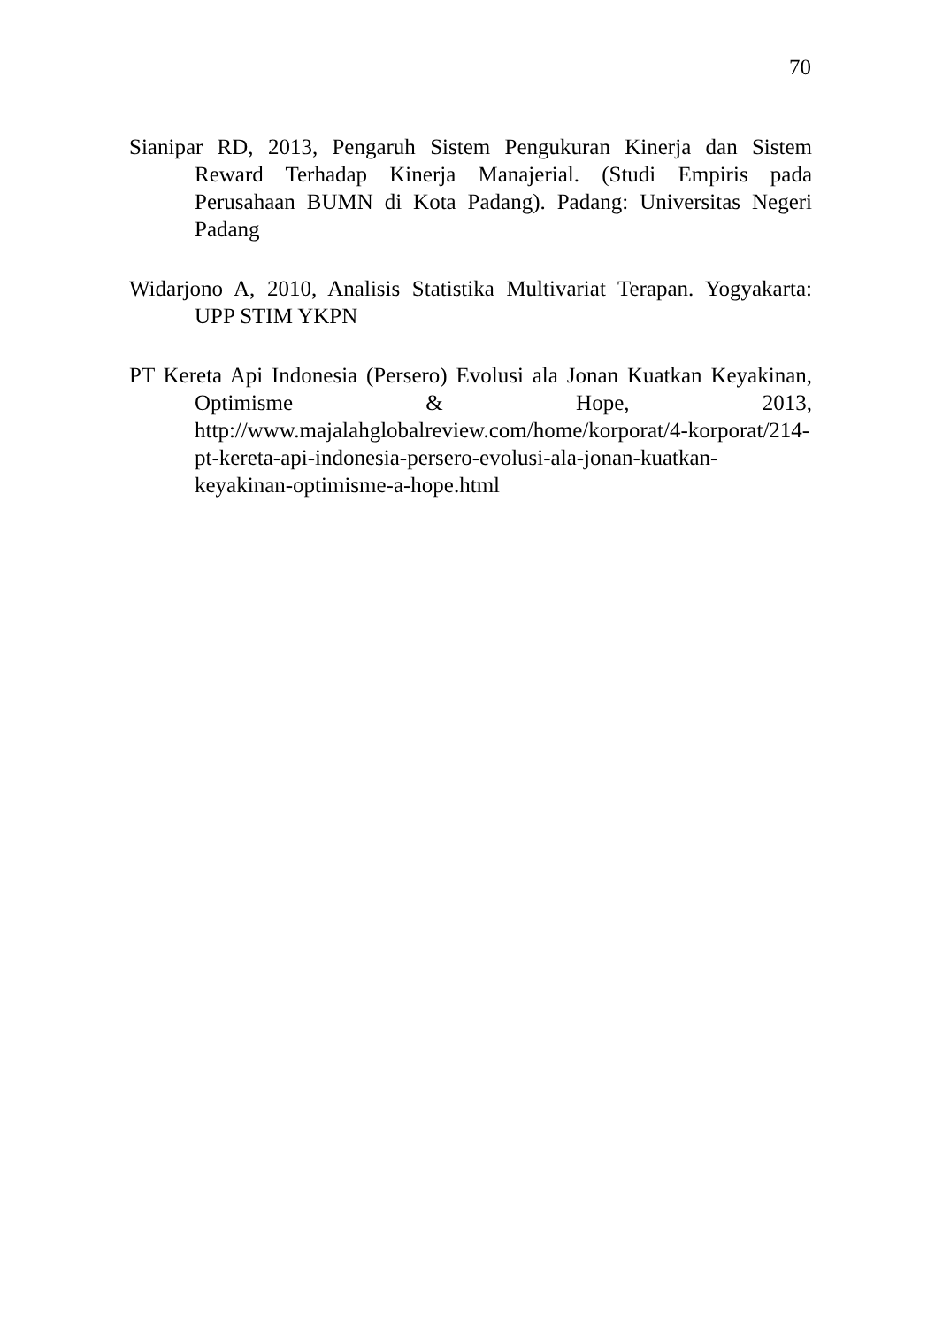70
Sianipar RD, 2013, Pengaruh Sistem Pengukuran Kinerja dan Sistem Reward Terhadap Kinerja Manajerial. (Studi Empiris pada Perusahaan BUMN di Kota Padang). Padang: Universitas Negeri Padang
Widarjono A, 2010, Analisis Statistika Multivariat Terapan. Yogyakarta: UPP STIM YKPN
PT Kereta Api Indonesia (Persero) Evolusi ala Jonan Kuatkan Keyakinan, Optimisme & Hope, 2013, http://www.majalahglobalreview.com/home/korporat/4-korporat/214-pt-kereta-api-indonesia-persero-evolusi-ala-jonan-kuatkan-keyakinan-optimisme-a-hope.html